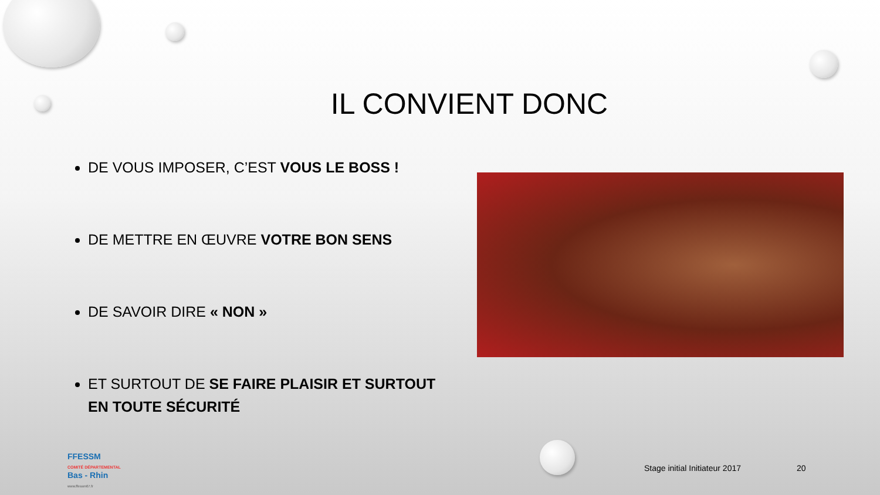IL CONVIENT DONC
DE VOUS IMPOSER, C’EST VOUS LE BOSS !
DE METTRE EN ŒUVRE VOTRE BON SENS
DE SAVOIR DIRE « NON »
ET SURTOUT DE SE FAIRE PLAISIR ET SURTOUT EN TOUTE SÉCURITÉ
FFESSM
COMITÉ DÉPARTEMENTAL
Bas - Rhin
www.ffessm67.fr
Stage initial Initiateur 2017 20